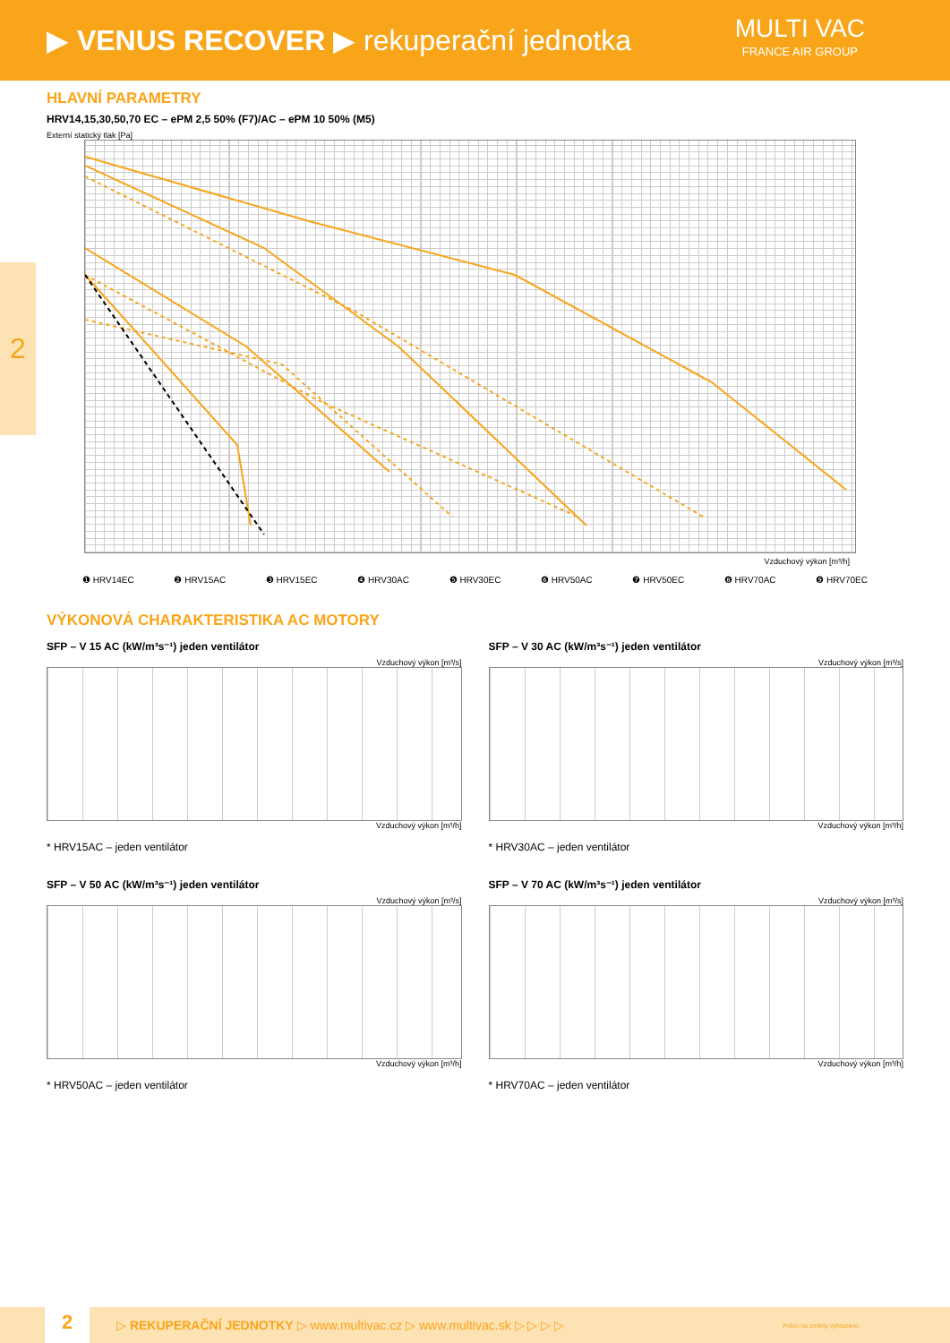▶ VENUS RECOVER ▶ rekuperační jednotka
MULTI VAC
FRANCE AIR GROUP
2
HLAVNÍ PARAMETRY
HRV14,15,30,50,70 EC – ePM 2,5 50% (F7)/AC – ePM 10 50% (M5)
Externí statický tlak [Pa]
Vzduchový výkon [m³/h]
❶ HRV14EC ❷ HRV15AC ❸ HRV15EC ❹ HRV30AC ❺ HRV30EC ❻ HRV50AC ❼ HRV50EC ❽ HRV70AC ❾ HRV70EC
VÝKONOVÁ CHARAKTERISTIKA AC MOTORY
SFP – V 15 AC (kW/m³s⁻¹) jeden ventilátor
Vzduchový výkon [m³/s]
Vzduchový výkon [m³/h]
* HRV15AC – jeden ventilátor
SFP – V 30 AC (kW/m³s⁻¹) jeden ventilátor
Vzduchový výkon [m³/s]
Vzduchový výkon [m³/h]
* HRV30AC – jeden ventilátor
SFP – V 50 AC (kW/m³s⁻¹) jeden ventilátor
Vzduchový výkon [m³/s]
Vzduchový výkon [m³/h]
* HRV50AC – jeden ventilátor
SFP – V 70 AC (kW/m³s⁻¹) jeden ventilátor
Vzduchový výkon [m³/s]
Vzduchový výkon [m³/h]
* HRV70AC – jeden ventilátor
2 ▷ REKUPERAČNÍ JEDNOTKY ▷ www.multivac.cz ▷ www.multivac.sk ▷ ▷ ▷ ▷ Právo na změny vyhrazeno.